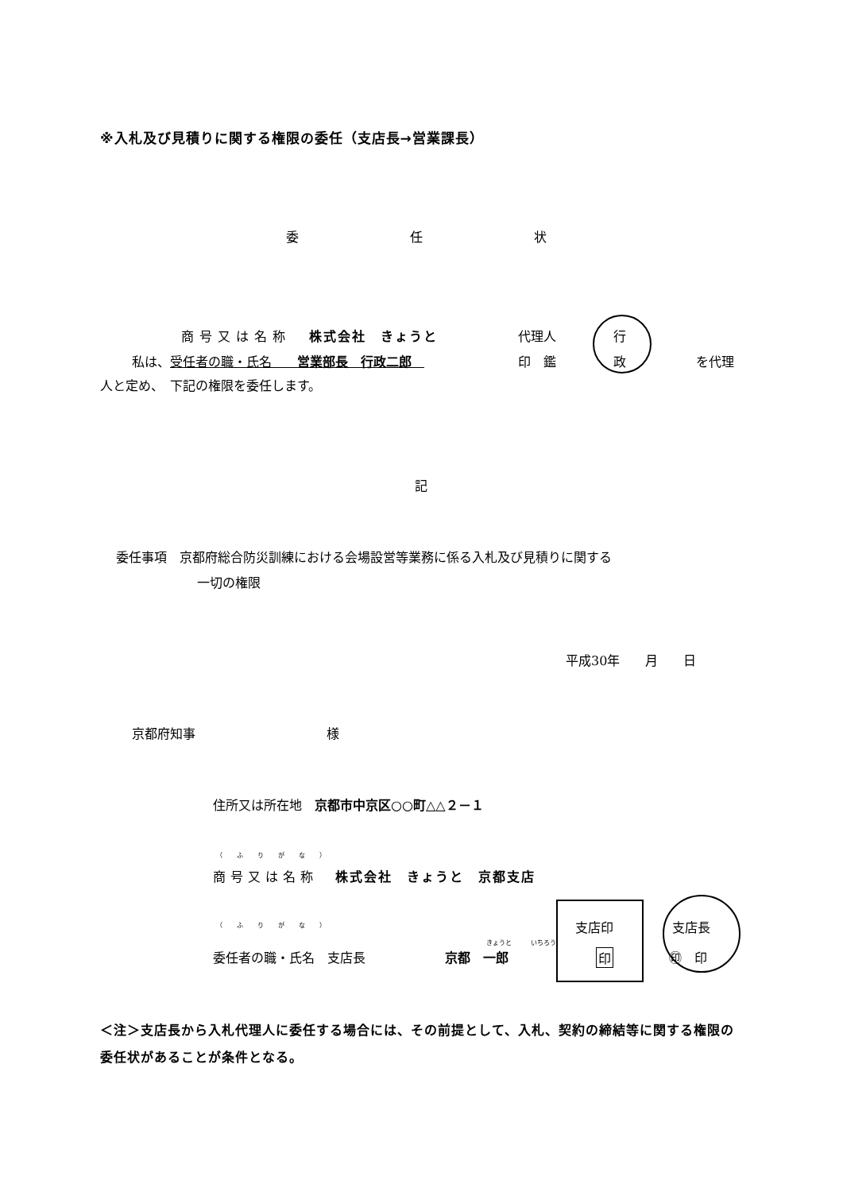※入札及び見積りに関する権限の委任（支店長→営業課長）
委 任 状
商号又は名称　株式会社　きょうと
私は、受任者の職・氏名　　営業部長　行政二郎　
代理人
印　鑑
行
政 を代理
人と定め、　下記の権限を委任します。
記
委任事項　京都府総合防災訓練における会場設営等業務に係る入札及び見積りに関する
一切の権限
平成30年　　月　　日
京都府知事 様
住所又は所在地　京都市中京区○○町△△２－１
（ふりがな）
商号又は名称　株式会社　きょうと　京都支店
（ふりがな）
きょうと　　　いちろう
委任者の職・氏名　支店長 京都　一郎
支店印
印
支店長
㊞　印
＜注＞支店長から入札代理人に委任する場合には、その前提として、入札、契約の締結等に関する権限の委任状があることが条件となる。